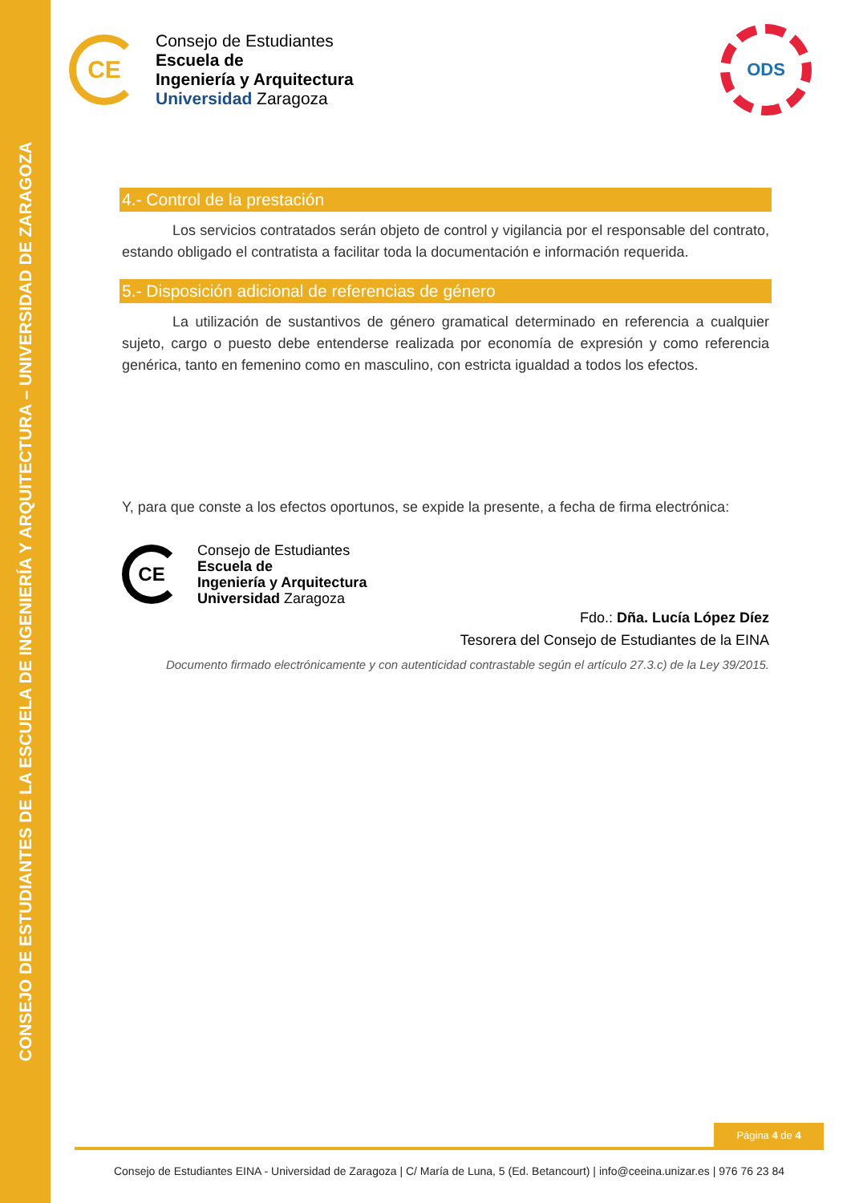CONSEJO DE ESTUDIANTES DE LA ESCUELA DE INGENIERÍA Y ARQUITECTURA – UNIVERSIDAD DE ZARAGOZA
CE
Consejo de Estudiantes
Escuela de
Ingeniería y Arquitectura
Universidad Zaragoza
ODS
4.- Control de la prestación
Los servicios contratados serán objeto de control y vigilancia por el responsable del contrato, estando obligado el contratista a facilitar toda la documentación e información requerida.
5.- Disposición adicional de referencias de género
La utilización de sustantivos de género gramatical determinado en referencia a cualquier sujeto, cargo o puesto debe entenderse realizada por economía de expresión y como referencia genérica, tanto en femenino como en masculino, con estricta igualdad a todos los efectos.
Y, para que conste a los efectos oportunos, se expide la presente, a fecha de firma electrónica:
CE
Consejo de Estudiantes
Escuela de
Ingeniería y Arquitectura
Universidad Zaragoza
Fdo.: Dña. Lucía López Díez
Tesorera del Consejo de Estudiantes de la EINA
Documento firmado electrónicamente y con autenticidad contrastable según el artículo 27.3.c) de la Ley 39/2015.
Página 4 de 4
Consejo de Estudiantes EINA - Universidad de Zaragoza | C/ María de Luna, 5 (Ed. Betancourt) | info@ceeina.unizar.es | 976 76 23 84